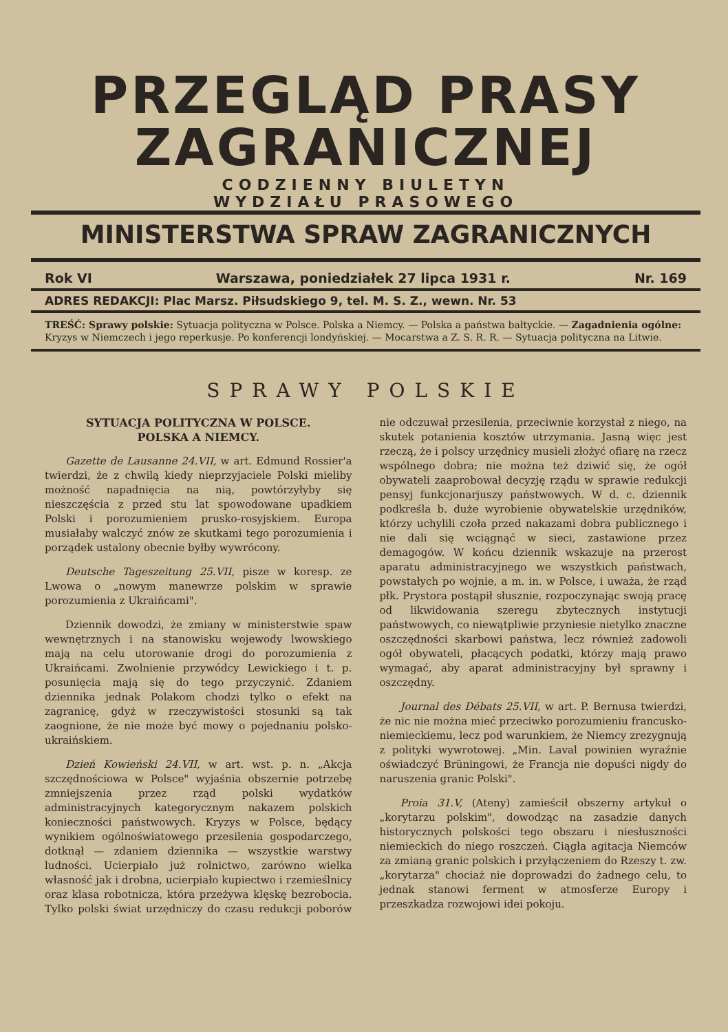PRZEGLĄD PRASY
ZAGRANICZNEJ
CODZIENNY BIULETYN
WYDZIAŁU PRASOWEGO
MINISTERSTWA SPRAW ZAGRANICZNYCH
Rok VI Warszawa, poniedziałek 27 lipca 1931 r. Nr. 169
ADRES REDAKCJI: Plac Marsz. Piłsudskiego 9, tel. M. S. Z., wewn. Nr. 53
TREŚĆ: Sprawy polskie: Sytuacja polityczna w Polsce. Polska a Niemcy. — Polska a państwa bałtyckie. — Zagadnienia ogólne: Kryzys w Niemczech i jego reperkusje. Po konferencji londyńskiej. — Mocarstwa a Z. S. R. R. — Sytuacja polityczna na Litwie.
SPRAWY POLSKIE
SYTUACJA POLITYCZNA W POLSCE.
POLSKA A NIEMCY.
Gazette de Lausanne 24.VII, w art. Edmund Rossier'a twierdzi, że z chwilą kiedy nieprzyjaciele Polski mieliby możność napadnięcia na nią, powtórzyłyby się nieszczęścia z przed stu lat spowodowane upadkiem Polski i porozumieniem prusko-rosyjskiem. Europa musiałaby walczyć znów ze skutkami tego porozumienia i porządek ustalony obecnie byłby wywrócony.
Deutsche Tageszeitung 25.VII, pisze w koresp. ze Lwowa o „nowym manewrze polskim w sprawie porozumienia z Ukraińcami".
Dziennik dowodzi, że zmiany w ministerstwie spaw wewnętrznych i na stanowisku wojewody lwowskiego mają na celu utorowanie drogi do porozumienia z Ukraińcami. Zwolnienie przywódcy Lewickiego i t. p. posunięcia mają się do tego przyczynić. Zdaniem dziennika jednak Polakom chodzi tylko o efekt na zagranicę, gdyż w rzeczywistości stosunki są tak zaognione, że nie może być mowy o pojednaniu polsko-ukraińskiem.
Dzień Kowieński 24.VII, w art. wst. p. n. „Akcja szczędnościowa w Polsce" wyjaśnia obszernie potrzebę zmniejszenia przez rząd polski wydatków administracyjnych kategorycznym nakazem polskich konieczności państwowych. Kryzys w Polsce, będący wynikiem ogólnoświatowego przesilenia gospodarczego, dotknął — zdaniem dziennika — wszystkie warstwy ludności. Ucierpiało już rolnictwo, zarówno wielka własność jak i drobna, ucierpiało kupiectwo i rzemieślnicy oraz klasa robotnicza, która przeżywa klęskę bezrobocia. Tylko polski świat urzędniczy do czasu redukcji poborów nie odczuwał przesilenia, przeciwnie korzystał z niego, na skutek potanienia kosztów utrzymania. Jasną więc jest rzeczą, że i polscy urzędnicy musieli złożyć ofiarę na rzecz wspólnego dobra; nie można też dziwić się, że ogół obywateli zaaprobował decyzję rządu w sprawie redukcji pensyj funkcjonarjuszy państwowych. W d. c. dziennik podkreśla b. duże wyrobienie obywatelskie urzędników, którzy uchylili czoła przed nakazami dobra publicznego i nie dali się wciągnąć w sieci, zastawione przez demagogów. W końcu dziennik wskazuje na przerost aparatu administracyjnego we wszystkich państwach, powstałych po wojnie, a m. in. w Polsce, i uważa, że rząd płk. Prystora postąpił słusznie, rozpoczynając swoją pracę od likwidowania szeregu zbytecznych instytucji państwowych, co niewątpliwie przyniesie nietylko znaczne oszczędności skarbowi państwa, lecz również zadowoli ogół obywateli, płacących podatki, którzy mają prawo wymagać, aby aparat administracyjny był sprawny i oszczędny.
Journal des Débats 25.VII, w art. P. Bernusa twierdzi, że nic nie można mieć przeciwko porozumieniu francusko-niemieckiemu, lecz pod warunkiem, że Niemcy zrezygnują z polityki wywrotowej. „Min. Laval powinien wyraźnie oświadczyć Brüningowi, że Francja nie dopuści nigdy do naruszenia granic Polski".
Proia 31.V, (Ateny) zamieścił obszerny artykuł o „korytarzu polskim", dowodząc na zasadzie danych historycznych polskości tego obszaru i niesłuszności niemieckich do niego roszczeń. Ciągła agitacja Niemców za zmianą granic polskich i przyłączeniem do Rzeszy t. zw. „korytarza" chociaż nie doprowadzi do żadnego celu, to jednak stanowi ferment w atmosferze Europy i przeszkadza rozwojowi idei pokoju.